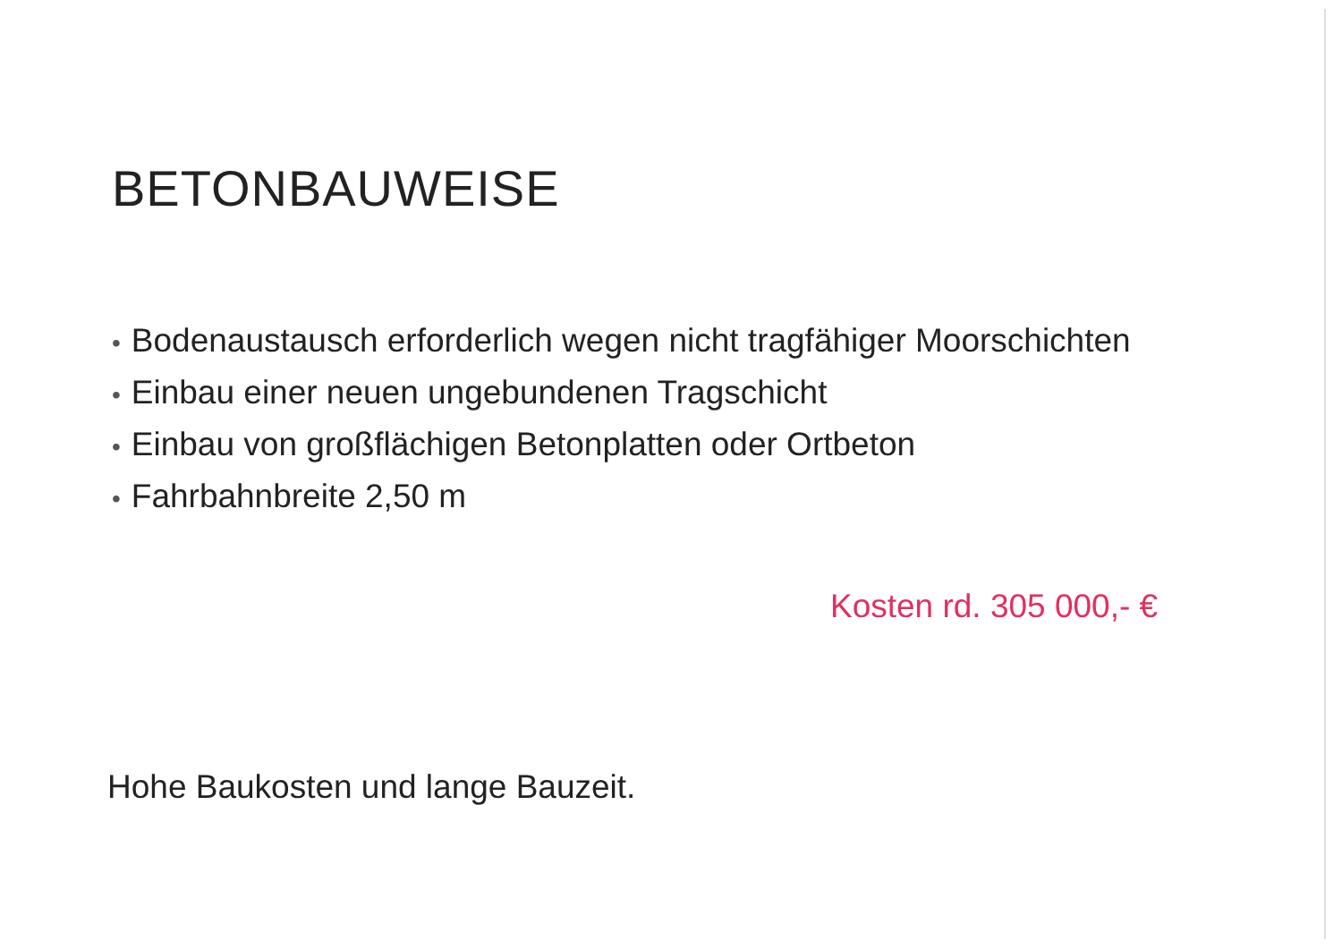BETONBAUWEISE
• Bodenaustausch erforderlich wegen nicht tragfähiger Moorschichten
• Einbau einer neuen ungebundenen Tragschicht
• Einbau von großflächigen Betonplatten oder Ortbeton
• Fahrbahnbreite 2,50 m
Kosten rd. 305 000,- €
Hohe Baukosten und lange Bauzeit.